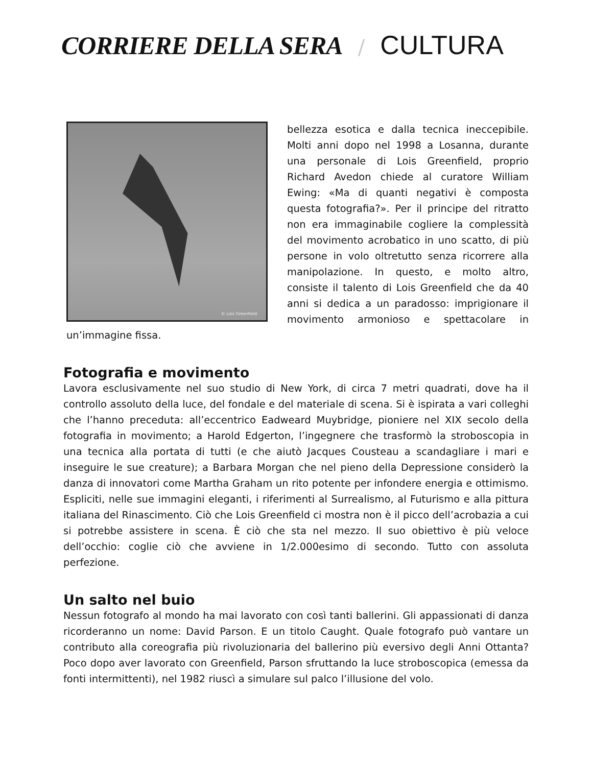CORRIERE DELLA SERA / CULTURA
© Lois Greenfield
bellezza esotica e dalla tecnica ineccepibile. Molti anni dopo nel 1998 a Losanna, durante una personale di Lois Greenfield, proprio Richard Avedon chiede al curatore William Ewing: «Ma di quanti negativi è composta questa fotografia?». Per il principe del ritratto non era immaginabile cogliere la complessità del movimento acrobatico in uno scatto, di più persone in volo oltretutto senza ricorrere alla manipolazione. In questo, e molto altro, consiste il talento di Lois Greenfield che da 40 anni si dedica a un paradosso: imprigionare il movimento armonioso e spettacolare in un’immagine fissa.
Fotografia e movimento
Lavora esclusivamente nel suo studio di New York, di circa 7 metri quadrati, dove ha il controllo assoluto della luce, del fondale e del materiale di scena. Si è ispirata a vari colleghi che l’hanno preceduta: all’eccentrico Eadweard Muybridge, pioniere nel XIX secolo della fotografia in movimento; a Harold Edgerton, l’ingegnere che trasformò la stroboscopia in una tecnica alla portata di tutti (e che aiutò Jacques Cousteau a scandagliare i mari e inseguire le sue creature); a Barbara Morgan che nel pieno della Depressione considerò la danza di innovatori come Martha Graham un rito potente per infondere energia e ottimismo. Espliciti, nelle sue immagini eleganti, i riferimenti al Surrealismo, al Futurismo e alla pittura italiana del Rinascimento. Ciò che Lois Greenfield ci mostra non è il picco dell’acrobazia a cui si potrebbe assistere in scena. È ciò che sta nel mezzo. Il suo obiettivo è più veloce dell’occhio: coglie ciò che avviene in 1/2.000esimo di secondo. Tutto con assoluta perfezione.
Un salto nel buio
Nessun fotografo al mondo ha mai lavorato con così tanti ballerini. Gli appassionati di danza ricorderanno un nome: David Parson. E un titolo Caught. Quale fotografo può vantare un contributo alla coreografia più rivoluzionaria del ballerino più eversivo degli Anni Ottanta? Poco dopo aver lavorato con Greenfield, Parson sfruttando la luce stroboscopica (emessa da fonti intermittenti), nel 1982 riuscì a simulare sul palco l’illusione del volo.